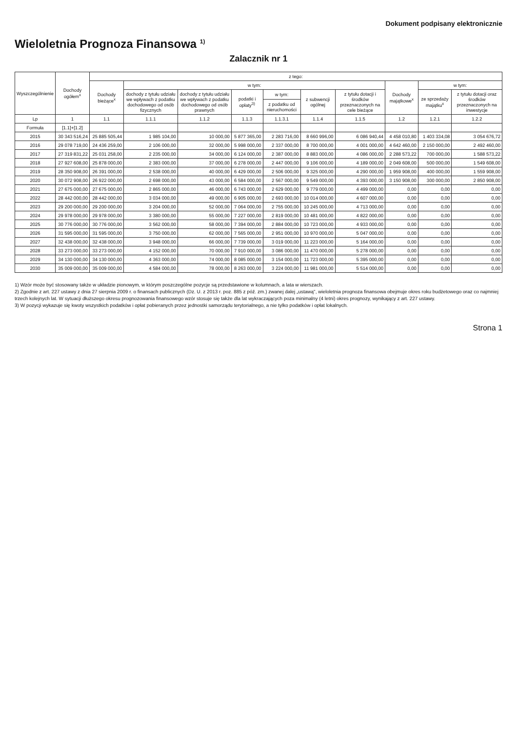Dokument podpisany elektronicznie
Wieloletnia Prognoza Finansowa <sup>1)</sup>
Zalacznik nr 1
| Wyszczególnienie | Dochody ogółem<sup>x</sup> | z tego: | | | | | | | | | |
| --- | --- | --- | --- | --- | --- | --- | --- | --- | --- | --- | --- |
| | | Dochody bieżące<sup>x</sup> | w tym: | | | | | | Dochody majątkowe<sup>x</sup> | w tym: | |
| | | | dochody z tytułu udziału we wpływach z podatku dochodowego od osób fizycznych | dochody z tytułu udziału we wpływach z podatku dochodowego od osób prawnych | podatki i opłaty<sup>3)</sup> | w tym: | z subwencji ogólnej | z tytułu dotacji i środków przeznaczonych na cele bieżące | | ze sprzedaży majątku<sup>x</sup> | z tytułu dotacji oraz środków przeznaczonych na inwestycje |
| | | | | | | z podatku od nieruchomości | | | | | |
| Lp | 1 | 1.1 | 1.1.1 | 1.1.2 | 1.1.3 | 1.1.3.1 | 1.1.4 | 1.1.5 | 1.2 | 1.2.1 | 1.2.2 |
| Formuła | [1.1]+[1.2] | | | | | | | | | | |
| 2015 | 30 343 516,24 | 25 885 505,44 | 1 985 104,00 | 10 000,00 | 5 877 365,00 | 2 283 716,00 | 8 660 996,00 | 6 086 940,44 | 4 458 010,80 | 1 403 334,08 | 3 054 676,72 |
| 2016 | 29 078 719,00 | 24 436 259,00 | 2 106 000,00 | 32 000,00 | 5 998 000,00 | 2 337 000,00 | 8 700 000,00 | 4 001 000,00 | 4 642 460,00 | 2 150 000,00 | 2 492 460,00 |
| 2017 | 27 319 831,22 | 25 031 258,00 | 2 235 000,00 | 34 000,00 | 6 124 000,00 | 2 387 000,00 | 8 883 000,00 | 4 086 000,00 | 2 288 573,22 | 700 000,00 | 1 588 573,22 |
| 2018 | 27 927 608,00 | 25 878 000,00 | 2 383 000,00 | 37 000,00 | 6 278 000,00 | 2 447 000,00 | 9 106 000,00 | 4 189 000,00 | 2 049 608,00 | 500 000,00 | 1 549 608,00 |
| 2019 | 28 350 908,00 | 26 391 000,00 | 2 538 000,00 | 40 000,00 | 6 429 000,00 | 2 506 000,00 | 9 325 000,00 | 4 290 000,00 | 1 959 908,00 | 400 000,00 | 1 559 908,00 |
| 2020 | 30 072 908,00 | 26 922 000,00 | 2 698 000,00 | 43 000,00 | 6 584 000,00 | 2 567 000,00 | 9 549 000,00 | 4 393 000,00 | 3 150 908,00 | 300 000,00 | 2 850 908,00 |
| 2021 | 27 675 000,00 | 27 675 000,00 | 2 865 000,00 | 46 000,00 | 6 743 000,00 | 2 629 000,00 | 9 779 000,00 | 4 499 000,00 | 0,00 | 0,00 | 0,00 |
| 2022 | 28 442 000,00 | 28 442 000,00 | 3 034 000,00 | 49 000,00 | 6 905 000,00 | 2 693 000,00 | 10 014 000,00 | 4 607 000,00 | 0,00 | 0,00 | 0,00 |
| 2023 | 29 200 000,00 | 29 200 000,00 | 3 204 000,00 | 52 000,00 | 7 064 000,00 | 2 755 000,00 | 10 245 000,00 | 4 713 000,00 | 0,00 | 0,00 | 0,00 |
| 2024 | 29 978 000,00 | 29 978 000,00 | 3 380 000,00 | 55 000,00 | 7 227 000,00 | 2 819 000,00 | 10 481 000,00 | 4 822 000,00 | 0,00 | 0,00 | 0,00 |
| 2025 | 30 776 000,00 | 30 776 000,00 | 3 562 000,00 | 58 000,00 | 7 394 000,00 | 2 884 000,00 | 10 723 000,00 | 4 933 000,00 | 0,00 | 0,00 | 0,00 |
| 2026 | 31 595 000,00 | 31 595 000,00 | 3 750 000,00 | 62 000,00 | 7 565 000,00 | 2 951 000,00 | 10 970 000,00 | 5 047 000,00 | 0,00 | 0,00 | 0,00 |
| 2027 | 32 438 000,00 | 32 438 000,00 | 3 948 000,00 | 66 000,00 | 7 739 000,00 | 3 019 000,00 | 11 223 000,00 | 5 164 000,00 | 0,00 | 0,00 | 0,00 |
| 2028 | 33 273 000,00 | 33 273 000,00 | 4 152 000,00 | 70 000,00 | 7 910 000,00 | 3 086 000,00 | 11 470 000,00 | 5 278 000,00 | 0,00 | 0,00 | 0,00 |
| 2029 | 34 130 000,00 | 34 130 000,00 | 4 363 000,00 | 74 000,00 | 8 085 000,00 | 3 154 000,00 | 11 723 000,00 | 5 395 000,00 | 0,00 | 0,00 | 0,00 |
| 2030 | 35 009 000,00 | 35 009 000,00 | 4 584 000,00 | 78 000,00 | 8 263 000,00 | 3 224 000,00 | 11 981 000,00 | 5 514 000,00 | 0,00 | 0,00 | 0,00 |
1) Wzór może być stosowany także w układzie pionowym, w którym poszczególne pozycje są przedstawione w kolumnach, a lata w wierszach.
2) Zgodnie z art. 227 ustawy z dnia 27 sierpnia 2009 r. o finansach publicznych (Dz. U. z 2013 r. poz. 885 z póź. zm.) zwanej dalej „ustawą", wieloletnia prognoza finansowa obejmuje okres roku budżetowego oraz co najmniej trzech kolejnych lat. W sytuacji dłuższego okresu prognozowania finansowego wzór stosuje się także dla lat wykraczających poza minimalny (4 letni) okres prognozy, wynikający z art. 227 ustawy.
3) W pozycji wykazuje się kwoty wszystkich podatków i opłat pobieranych przez jednostki samorządu terytorialnego, a nie tylko podatków i opłat lokalnych.
Strona 1